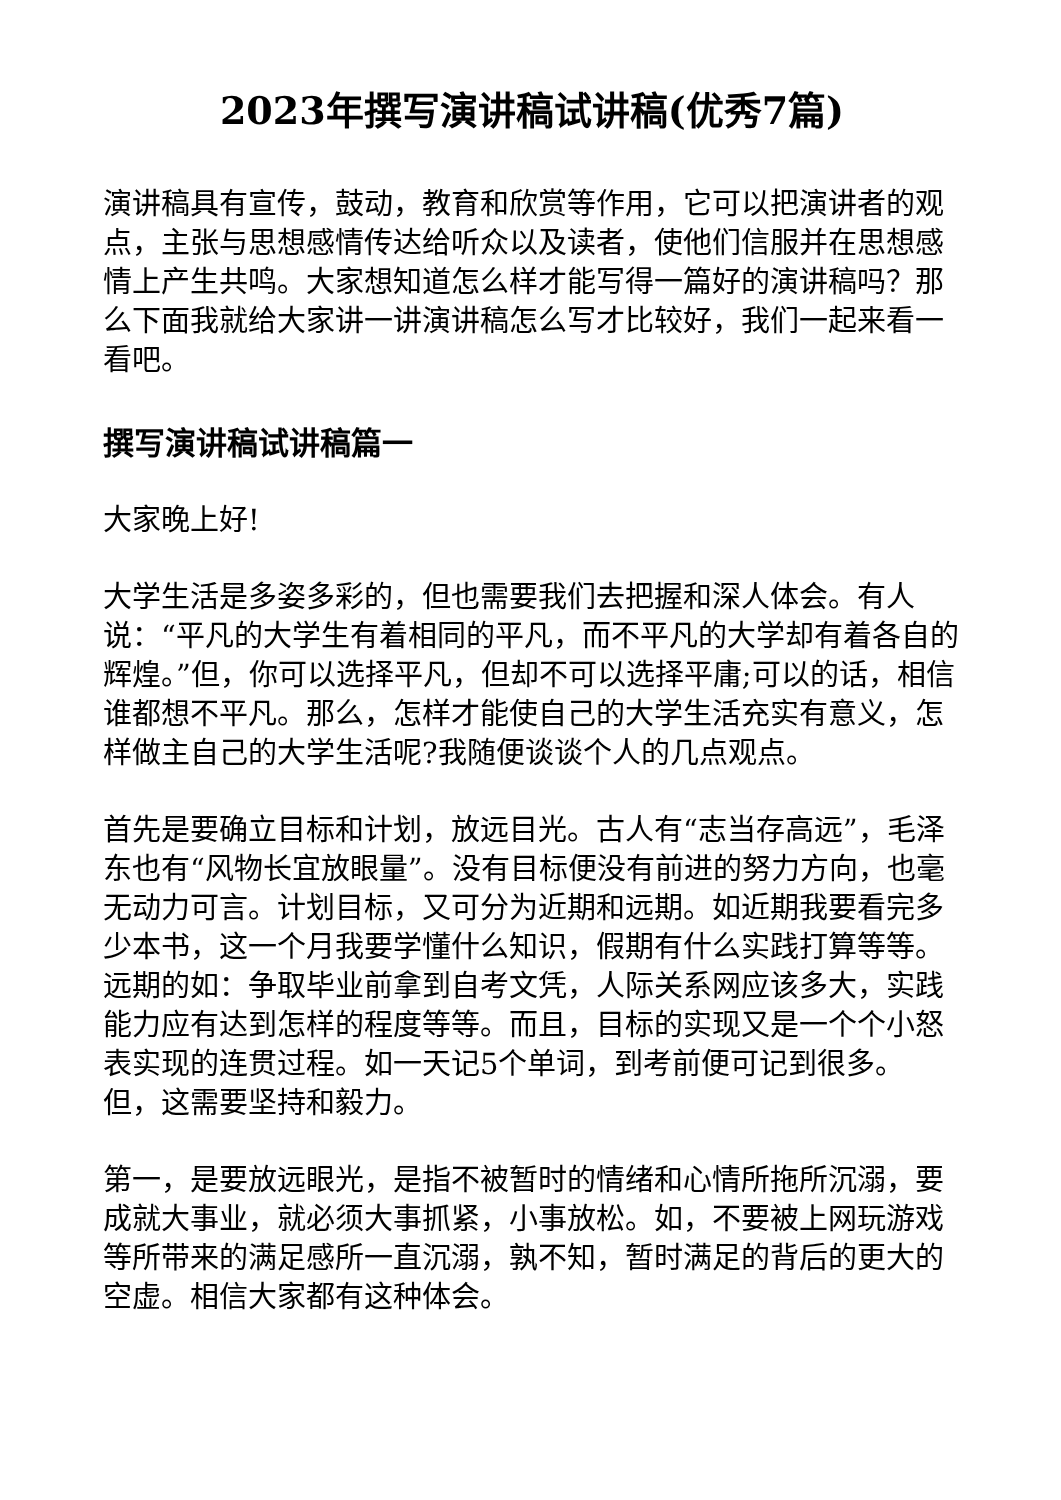2023年撰写演讲稿试讲稿(优秀7篇)
演讲稿具有宣传，鼓动，教育和欣赏等作用，它可以把演讲者的观点，主张与思想感情传达给听众以及读者，使他们信服并在思想感情上产生共鸣。大家想知道怎么样才能写得一篇好的演讲稿吗？那么下面我就给大家讲一讲演讲稿怎么写才比较好，我们一起来看一看吧。
撰写演讲稿试讲稿篇一
大家晚上好!
大学生活是多姿多彩的，但也需要我们去把握和深人体会。有人说：“平凡的大学生有着相同的平凡，而不平凡的大学却有着各自的辉煌。”但，你可以选择平凡，但却不可以选择平庸;可以的话，相信谁都想不平凡。那么，怎样才能使自己的大学生活充实有意义，怎样做主自己的大学生活呢?我随便谈谈个人的几点观点。
首先是要确立目标和计划，放远目光。古人有“志当存高远”，毛泽东也有“风物长宜放眼量”。没有目标便没有前进的努力方向，也毫无动力可言。计划目标，又可分为近期和远期。如近期我要看完多少本书，这一个月我要学懂什么知识，假期有什么实践打算等等。远期的如：争取毕业前拿到自考文凭，人际关系网应该多大，实践能力应有达到怎样的程度等等。而且，目标的实现又是一个个小怒表实现的连贯过程。如一天记5个单词，到考前便可记到很多。但，这需要坚持和毅力。
第一，是要放远眼光，是指不被暂时的情绪和心情所拖所沉溺，要成就大事业，就必须大事抓紧，小事放松。如，不要被上网玩游戏等所带来的满足感所一直沉溺，孰不知，暂时满足的背后的更大的空虚。相信大家都有这种体会。